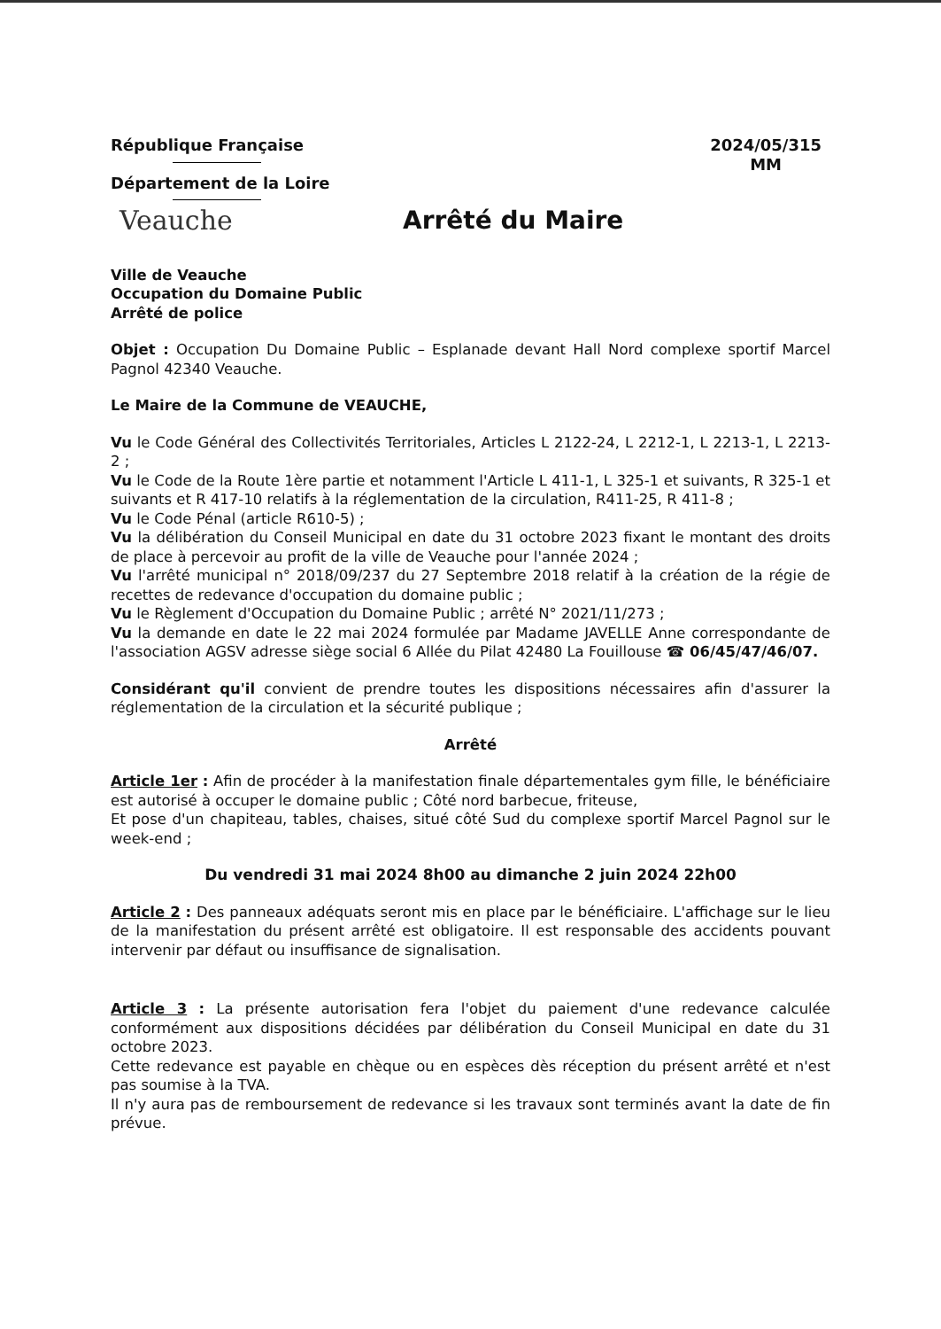République Française
Département de la Loire
2024/05/315
MM
Veauche Arrêté du Maire
Ville de Veauche
Occupation du Domaine Public
Arrêté de police
Objet : Occupation Du Domaine Public – Esplanade devant Hall Nord complexe sportif Marcel Pagnol 42340 Veauche.
Le Maire de la Commune de VEAUCHE,
Vu le Code Général des Collectivités Territoriales, Articles L 2122-24, L 2212-1, L 2213-1, L 2213-2 ;
Vu le Code de la Route 1ère partie et notamment l'Article L 411-1, L 325-1 et suivants, R 325-1 et suivants et R 417-10 relatifs à la réglementation de la circulation, R411-25, R 411-8 ;
Vu le Code Pénal (article R610-5) ;
Vu la délibération du Conseil Municipal en date du 31 octobre 2023 fixant le montant des droits de place à percevoir au profit de la ville de Veauche pour l'année 2024 ;
Vu l'arrêté municipal n° 2018/09/237 du 27 Septembre 2018 relatif à la création de la régie de recettes de redevance d'occupation du domaine public ;
Vu le Règlement d'Occupation du Domaine Public ; arrêté N° 2021/11/273 ;
Vu la demande en date le 22 mai 2024 formulée par Madame JAVELLE Anne correspondante de l'association AGSV adresse siège social 6 Allée du Pilat 42480 La Fouillouse ☎ 06/45/47/46/07.
Considérant qu'il convient de prendre toutes les dispositions nécessaires afin d'assurer la réglementation de la circulation et la sécurité publique ;
Arrêté
Article 1er : Afin de procéder à la manifestation finale départementales gym fille, le bénéficiaire est autorisé à occuper le domaine public ; Côté nord barbecue, friteuse,
Et pose d'un chapiteau, tables, chaises, situé côté Sud du complexe sportif Marcel Pagnol sur le week-end ;
Du vendredi 31 mai 2024 8h00 au dimanche 2 juin 2024 22h00
Article 2 : Des panneaux adéquats seront mis en place par le bénéficiaire. L'affichage sur le lieu de la manifestation du présent arrêté est obligatoire. Il est responsable des accidents pouvant intervenir par défaut ou insuffisance de signalisation.
Article 3 : La présente autorisation fera l'objet du paiement d'une redevance calculée conformément aux dispositions décidées par délibération du Conseil Municipal en date du 31 octobre 2023.
Cette redevance est payable en chèque ou en espèces dès réception du présent arrêté et n'est pas soumise à la TVA.
Il n'y aura pas de remboursement de redevance si les travaux sont terminés avant la date de fin prévue.